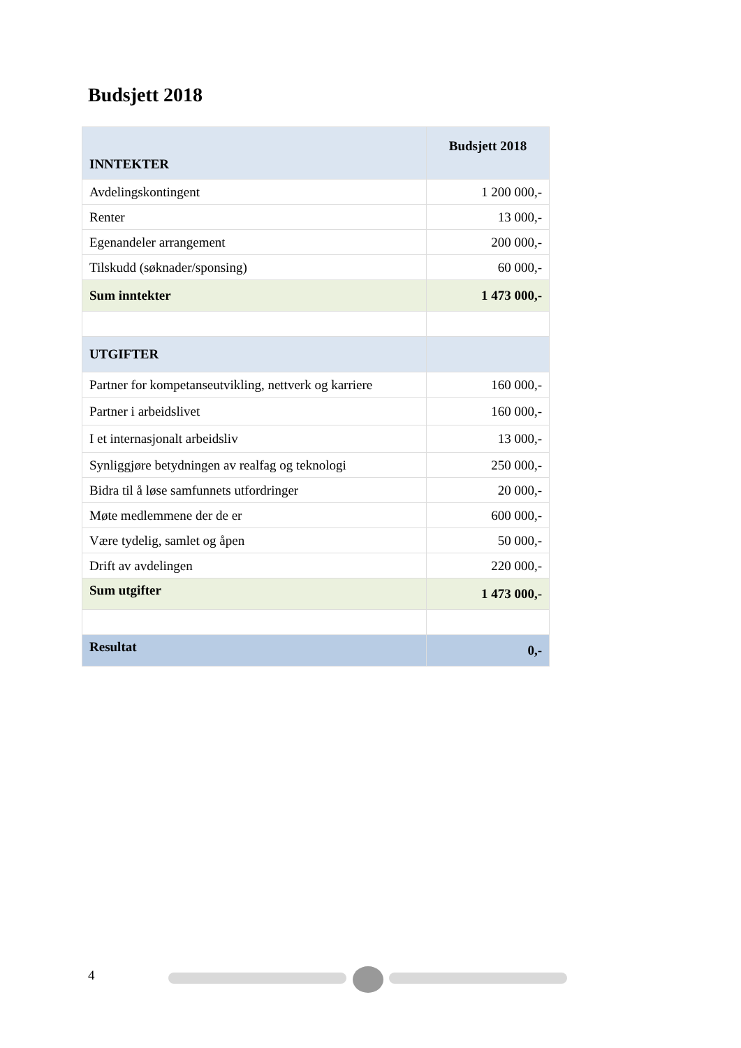Budsjett 2018
| INNTEKTER | Budsjett 2018 |
| --- | --- |
| Avdelingskontingent | 1 200 000,- |
| Renter | 13 000,- |
| Egenandeler arrangement | 200 000,- |
| Tilskudd (søknader/sponsing) | 60 000,- |
| Sum inntekter | 1 473 000,- |
| UTGIFTER | |
| Partner for kompetanseutvikling, nettverk og karriere | 160 000,- |
| Partner i arbeidslivet | 160 000,- |
| I et internasjonalt arbeidsliv | 13 000,- |
| Synliggjøre betydningen av realfag og teknologi | 250 000,- |
| Bidra til å løse samfunnets utfordringer | 20 000,- |
| Møte medlemmene der de er | 600 000,- |
| Være tydelig, samlet og åpen | 50 000,- |
| Drift av avdelingen | 220 000,- |
| Sum utgifter | 1 473 000,- |
| Resultat | 0,- |
4